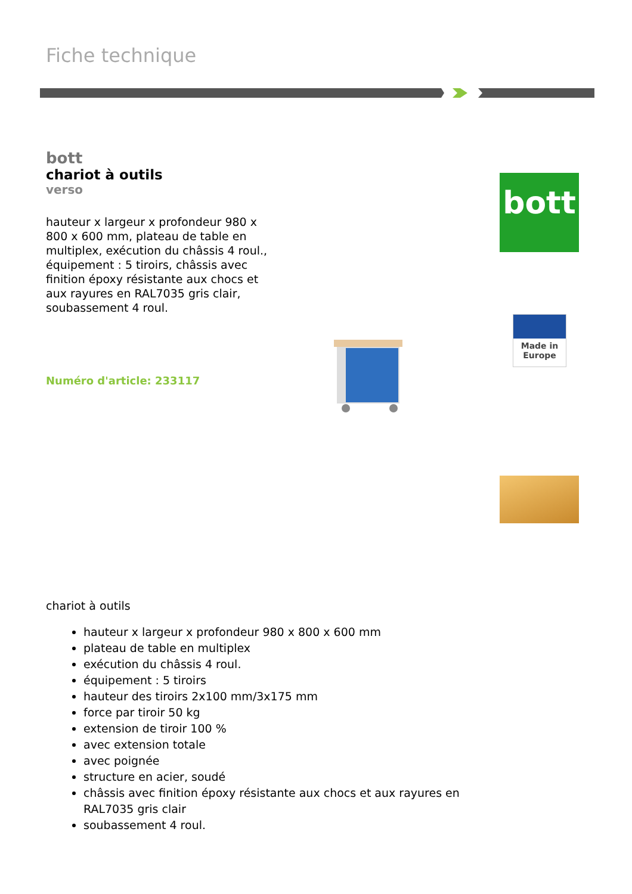Fiche technique
bott
chariot à outils
verso
hauteur x largeur x profondeur 980 x 800 x 600 mm, plateau de table en multiplex, exécution du châssis 4 roul., équipement : 5 tiroirs, châssis avec finition époxy résistante aux chocs et aux rayures en RAL7035 gris clair, soubassement 4 roul.
Numéro d'article: 233117
bott
Made in
Europe
chariot à outils
hauteur x largeur x profondeur 980 x 800 x 600 mm
plateau de table en multiplex
exécution du châssis 4 roul.
équipement : 5 tiroirs
hauteur des tiroirs 2x100 mm/3x175 mm
force par tiroir 50 kg
extension de tiroir 100 %
avec extension totale
avec poignée
structure en acier, soudé
châssis avec finition époxy résistante aux chocs et aux rayures en RAL7035 gris clair
soubassement 4 roul.